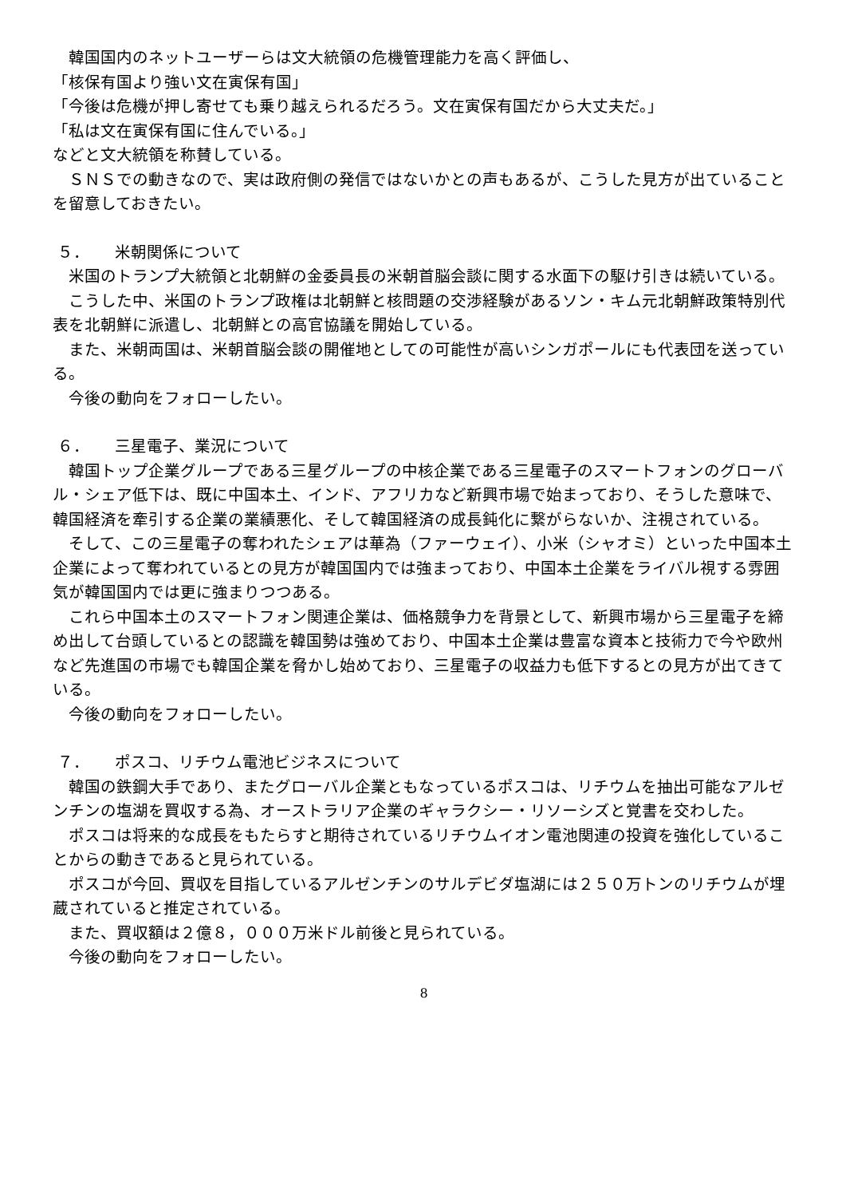韓国国内のネットユーザーらは文大統領の危機管理能力を高く評価し、
「核保有国より強い文在寅保有国」
「今後は危機が押し寄せても乗り越えられるだろう。文在寅保有国だから大丈夫だ。」
「私は文在寅保有国に住んでいる。」
などと文大統領を称賛している。
ＳＮＳでの動きなので、実は政府側の発信ではないかとの声もあるが、こうした見方が出ていることを留意しておきたい。
５． 米朝関係について
米国のトランプ大統領と北朝鮮の金委員長の米朝首脳会談に関する水面下の駆け引きは続いている。
こうした中、米国のトランプ政権は北朝鮮と核問題の交渉経験があるソン・キム元北朝鮮政策特別代表を北朝鮮に派遣し、北朝鮮との高官協議を開始している。
また、米朝両国は、米朝首脳会談の開催地としての可能性が高いシンガポールにも代表団を送っている。
今後の動向をフォローしたい。
６． 三星電子、業況について
韓国トップ企業グループである三星グループの中核企業である三星電子のスマートフォンのグローバル・シェア低下は、既に中国本土、インド、アフリカなど新興市場で始まっており、そうした意味で、韓国経済を牽引する企業の業績悪化、そして韓国経済の成長鈍化に繋がらないか、注視されている。
そして、この三星電子の奪われたシェアは華為（ファーウェイ）、小米（シャオミ）といった中国本土企業によって奪われているとの見方が韓国国内では強まっており、中国本土企業をライバル視する雰囲気が韓国国内では更に強まりつつある。
これら中国本土のスマートフォン関連企業は、価格競争力を背景として、新興市場から三星電子を締め出して台頭しているとの認識を韓国勢は強めており、中国本土企業は豊富な資本と技術力で今や欧州など先進国の市場でも韓国企業を脅かし始めており、三星電子の収益力も低下するとの見方が出てきている。
今後の動向をフォローしたい。
７． ポスコ、リチウム電池ビジネスについて
韓国の鉄鋼大手であり、またグローバル企業ともなっているポスコは、リチウムを抽出可能なアルゼンチンの塩湖を買収する為、オーストラリア企業のギャラクシー・リソーシズと覚書を交わした。
ポスコは将来的な成長をもたらすと期待されているリチウムイオン電池関連の投資を強化していることからの動きであると見られている。
ポスコが今回、買収を目指しているアルゼンチンのサルデビダ塩湖には２５０万トンのリチウムが埋蔵されていると推定されている。
また、買収額は２億８，０００万米ドル前後と見られている。
今後の動向をフォローしたい。
8